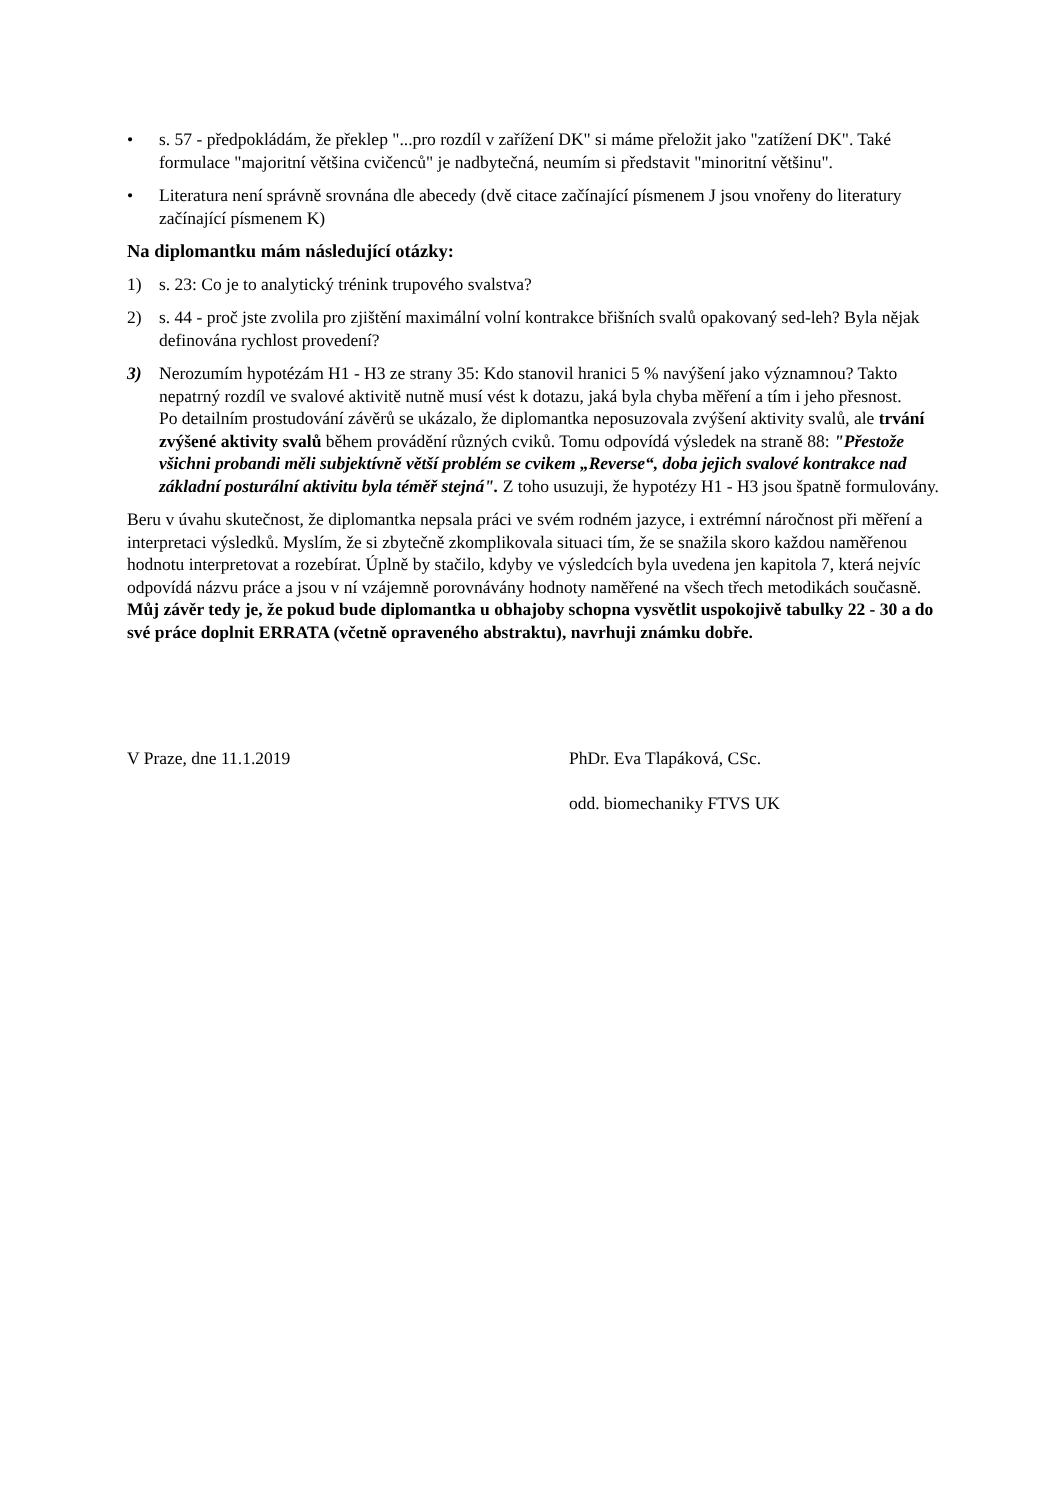• s. 57 - předpokládám, že překlep "...pro rozdíl v zařížení DK" si máme přeložit jako "zatížení DK". Také formulace "majoritní většina cvičenců" je nadbytečná, neumím si představit "minoritní většinu".
• Literatura není správně srovnána dle abecedy (dvě citace začínající písmenem J jsou vnořeny do literatury začínající písmenem K)
Na diplomantku mám následující otázky:
1) s. 23: Co je to analytický trénink trupového svalstva?
2) s. 44 - proč jste zvolila pro zjištění maximální volní kontrakce břišních svalů opakovaný sed-leh? Byla nějak definována rychlost provedení?
3) Nerozumím hypotézám H1 - H3 ze strany 35: Kdo stanovil hranici 5 % navýšení jako významnou? Takto nepatrný rozdíl ve svalové aktivitě nutně musí vést k dotazu, jaká byla chyba měření a tím i jeho přesnost.
Po detailním prostudování závěrů se ukázalo, že diplomantka neposuzovala zvýšení aktivity svalů, ale trvání zvýšené aktivity svalů během provádění různých cviků. Tomu odpovídá výsledek na straně 88: "Přestože všichni probandi měli subjektívně větší problém se cvikem „Reverse“, doba jejich svalové kontrakce nad základní posturální aktivitu byla téměř stejná". Z toho usuzuji, že hypotézy H1 - H3 jsou špatně formulovány.
Beru v úvahu skutečnost, že diplomantka nepsala práci ve svém rodném jazyce, i extrémní náročnost při měření a interpretaci výsledků. Myslím, že si zbytečně zkomplikovala situaci tím, že se snažila skoro každou naměřenou hodnotu interpretovat a rozebírat. Úplně by stačilo, kdyby ve výsledcích byla uvedena jen kapitola 7, která nejvíc odpovídá názvu práce a jsou v ní vzájemně porovnávány hodnoty naměřené na všech třech metodikách současně.
Můj závěr tedy je, že pokud bude diplomantka u obhajoby schopna vysvětlit uspokojivě tabulky 22 - 30 a do své práce doplnit ERRATA (včetně opraveného abstraktu), navrhuji známku dobře.
V Praze, dne 11.1.2019 PhDr. Eva Tlapáková, CSc.
odd. biomechaniky FTVS UK